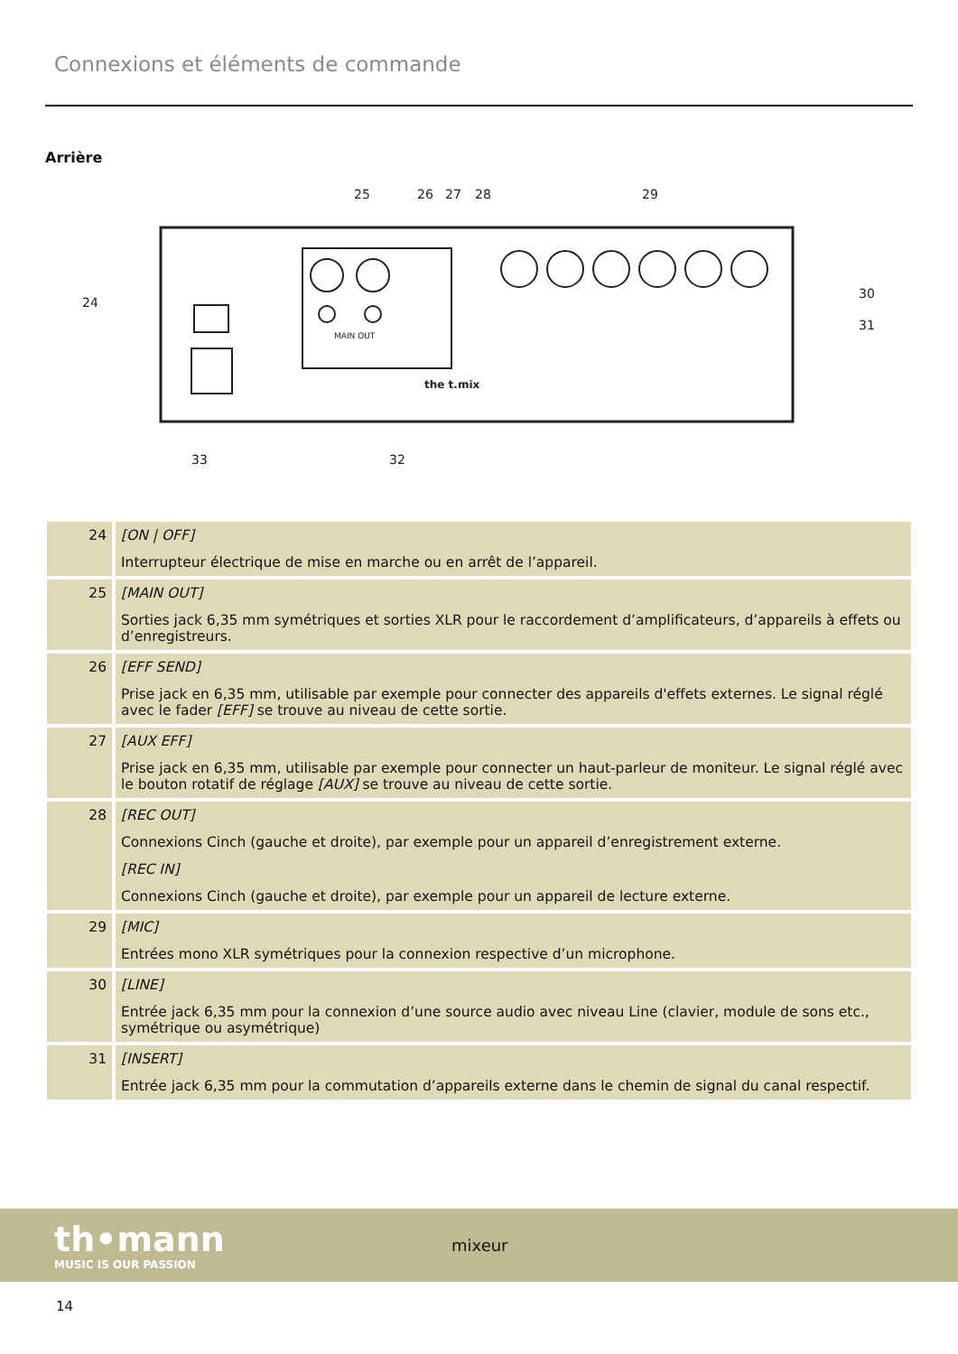Connexions et éléments de commande
Arrière
24
25
26
27
28
29
30
31
32
33
MAIN OUT
the t.mix
| 24 | [ON / OFF] Interrupteur électrique de mise en marche ou en arrêt de l’appareil. |
| 25 | [MAIN OUT] Sorties jack 6,35 mm symétriques et sorties XLR pour le raccordement d’amplificateurs, d’appareils à effets ou d’enregistreurs. |
| 26 | [EFF SEND] Prise jack en 6,35 mm, utilisable par exemple pour connecter des appareils d'effets externes. Le signal réglé avec le fader [EFF] se trouve au niveau de cette sortie. |
| 27 | [AUX EFF] Prise jack en 6,35 mm, utilisable par exemple pour connecter un haut-parleur de moniteur. Le signal réglé avec le bouton rotatif de réglage [AUX] se trouve au niveau de cette sortie. |
| 28 | [REC OUT] Connexions Cinch (gauche et droite), par exemple pour un appareil d’enregistrement externe. [REC IN] Connexions Cinch (gauche et droite), par exemple pour un appareil de lecture externe. |
| 29 | [MIC] Entrées mono XLR symétriques pour la connexion respective d’un microphone. |
| 30 | [LINE] Entrée jack 6,35 mm pour la connexion d’une source audio avec niveau Line (clavier, module de sons etc., symétrique ou asymétrique) |
| 31 | [INSERT] Entrée jack 6,35 mm pour la commutation d’appareils externe dans le chemin de signal du canal respectif. |
th•mann
MUSIC IS OUR PASSION
mixeur
14